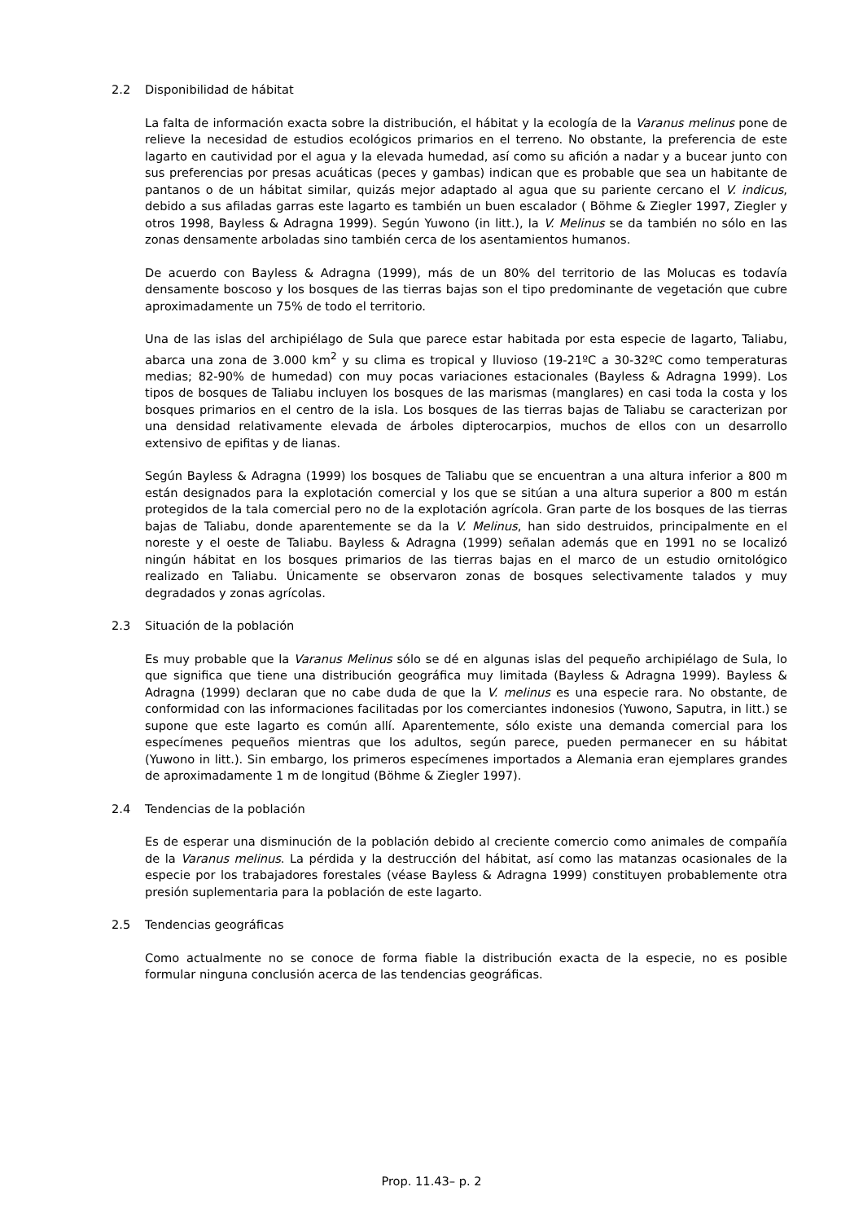2.2 Disponibilidad de hábitat
La falta de información exacta sobre la distribución, el hábitat y la ecología de la Varanus melinus pone de relieve la necesidad de estudios ecológicos primarios en el terreno. No obstante, la preferencia de este lagarto en cautividad por el agua y la elevada humedad, así como su afición a nadar y a bucear junto con sus preferencias por presas acuáticas (peces y gambas) indican que es probable que sea un habitante de pantanos o de un hábitat similar, quizás mejor adaptado al agua que su pariente cercano el V. indicus, debido a sus afiladas garras este lagarto es también un buen escalador ( Böhme & Ziegler 1997, Ziegler y otros 1998, Bayless & Adragna 1999). Según Yuwono (in litt.), la V. Melinus se da también no sólo en las zonas densamente arboladas sino también cerca de los asentamientos humanos.
De acuerdo con Bayless & Adragna (1999), más de un 80% del territorio de las Molucas es todavía densamente boscoso y los bosques de las tierras bajas son el tipo predominante de vegetación que cubre aproximadamente un 75% de todo el territorio.
Una de las islas del archipiélago de Sula que parece estar habitada por esta especie de lagarto, Taliabu, abarca una zona de 3.000 km<sup>2</sup> y su clima es tropical y lluvioso (19-21ºC a 30-32ºC como temperaturas medias; 82-90% de humedad) con muy pocas variaciones estacionales (Bayless & Adragna 1999). Los tipos de bosques de Taliabu incluyen los bosques de las marismas (manglares) en casi toda la costa y los bosques primarios en el centro de la isla. Los bosques de las tierras bajas de Taliabu se caracterizan por una densidad relativamente elevada de árboles dipterocarpios, muchos de ellos con un desarrollo extensivo de epifitas y de lianas.
Según Bayless & Adragna (1999) los bosques de Taliabu que se encuentran a una altura inferior a 800 m están designados para la explotación comercial y los que se sitúan a una altura superior a 800 m están protegidos de la tala comercial pero no de la explotación agrícola. Gran parte de los bosques de las tierras bajas de Taliabu, donde aparentemente se da la V. Melinus, han sido destruidos, principalmente en el noreste y el oeste de Taliabu. Bayless & Adragna (1999) señalan además que en 1991 no se localizó ningún hábitat en los bosques primarios de las tierras bajas en el marco de un estudio ornitológico realizado en Taliabu. Únicamente se observaron zonas de bosques selectivamente talados y muy degradados y zonas agrícolas.
2.3 Situación de la población
Es muy probable que la Varanus Melinus sólo se dé en algunas islas del pequeño archipiélago de Sula, lo que significa que tiene una distribución geográfica muy limitada (Bayless & Adragna 1999). Bayless & Adragna (1999) declaran que no cabe duda de que la V. melinus es una especie rara. No obstante, de conformidad con las informaciones facilitadas por los comerciantes indonesios (Yuwono, Saputra, in litt.) se supone que este lagarto es común allí. Aparentemente, sólo existe una demanda comercial para los especímenes pequeños mientras que los adultos, según parece, pueden permanecer en su hábitat (Yuwono in litt.). Sin embargo, los primeros especímenes importados a Alemania eran ejemplares grandes de aproximadamente 1 m de longitud (Böhme & Ziegler 1997).
2.4 Tendencias de la población
Es de esperar una disminución de la población debido al creciente comercio como animales de compañía de la Varanus melinus. La pérdida y la destrucción del hábitat, así como las matanzas ocasionales de la especie por los trabajadores forestales (véase Bayless & Adragna 1999) constituyen probablemente otra presión suplementaria para la población de este lagarto.
2.5 Tendencias geográficas
Como actualmente no se conoce de forma fiable la distribución exacta de la especie, no es posible formular ninguna conclusión acerca de las tendencias geográficas.
Prop. 11.43– p. 2